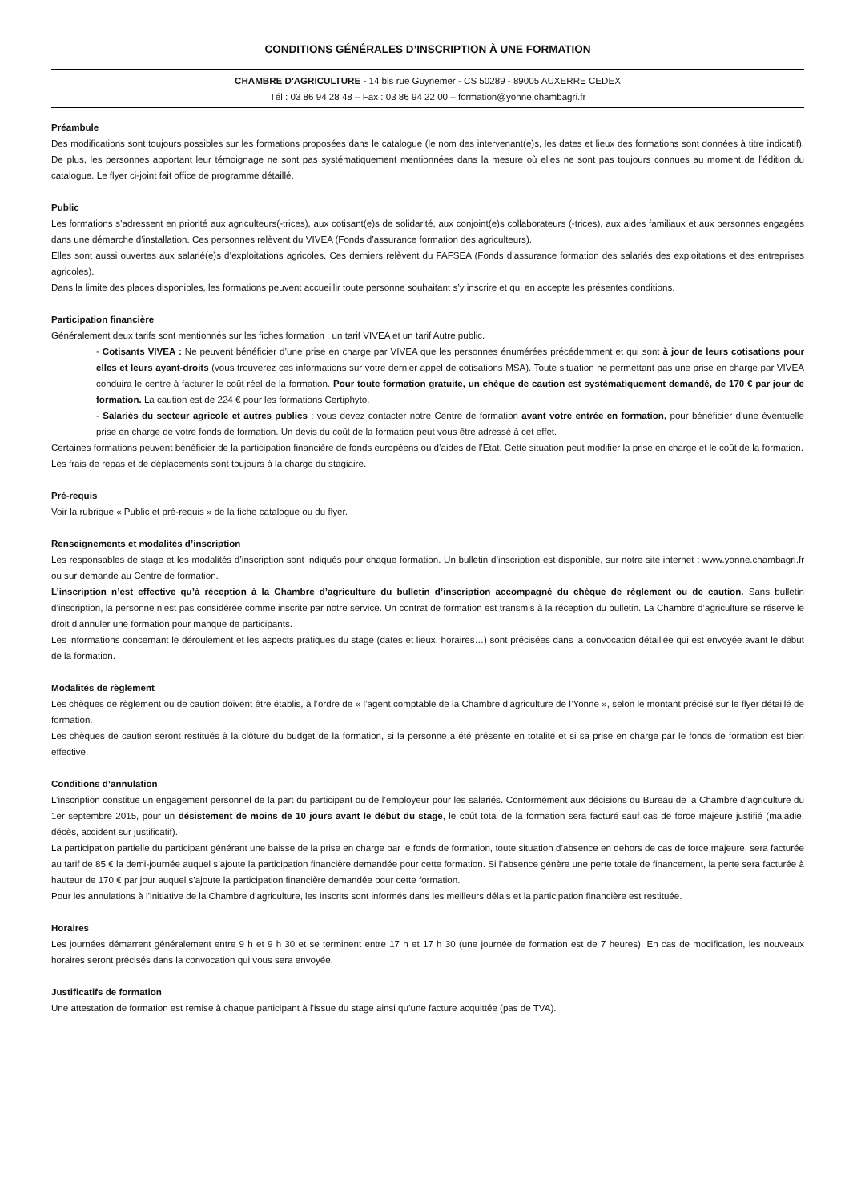CONDITIONS GÉNÉRALES D’INSCRIPTION À UNE FORMATION
CHAMBRE D'AGRICULTURE - 14 bis rue Guynemer - CS 50289 - 89005 AUXERRE CEDEX
Tél : 03 86 94 28 48 – Fax : 03 86 94 22 00 – formation@yonne.chambagri.fr
Préambule
Des modifications sont toujours possibles sur les formations proposées dans le catalogue (le nom des intervenant(e)s, les dates et lieux des formations sont données à titre indicatif). De plus, les personnes apportant leur témoignage ne sont pas systématiquement mentionnées dans la mesure où elles ne sont pas toujours connues au moment de l’édition du catalogue. Le flyer ci-joint fait office de programme détaillé.
Public
Les formations s’adressent en priorité aux agriculteurs(-trices), aux cotisant(e)s de solidarité, aux conjoint(e)s collaborateurs (-trices), aux aides familiaux et aux personnes engagées dans une démarche d’installation. Ces personnes relèvent du VIVEA (Fonds d’assurance formation des agriculteurs).
Elles sont aussi ouvertes aux salarié(e)s d’exploitations agricoles. Ces derniers relèvent du FAFSEA (Fonds d’assurance formation des salariés des exploitations et des entreprises agricoles).
Dans la limite des places disponibles, les formations peuvent accueillir toute personne souhaitant s’y inscrire et qui en accepte les présentes conditions.
Participation financière
Généralement deux tarifs sont mentionnés sur les fiches formation : un tarif VIVEA et un tarif Autre public.
- Cotisants VIVEA : Ne peuvent bénéficier d’une prise en charge par VIVEA que les personnes énumérées précédemment et qui sont à jour de leurs cotisations pour elles et leurs ayant-droits (vous trouverez ces informations sur votre dernier appel de cotisations MSA). Toute situation ne permettant pas une prise en charge par VIVEA conduira le centre à facturer le coût réel de la formation. Pour toute formation gratuite, un chèque de caution est systématiquement demandé, de 170 € par jour de formation. La caution est de 224 € pour les formations Certiphyto.
- Salariés du secteur agricole et autres publics : vous devez contacter notre Centre de formation avant votre entrée en formation, pour bénéficier d’une éventuelle prise en charge de votre fonds de formation. Un devis du coût de la formation peut vous être adressé à cet effet.
Certaines formations peuvent bénéficier de la participation financière de fonds européens ou d’aides de l’Etat. Cette situation peut modifier la prise en charge et le coût de la formation.
Les frais de repas et de déplacements sont toujours à la charge du stagiaire.
Pré-requis
Voir la rubrique « Public et pré-requis » de la fiche catalogue ou du flyer.
Renseignements et modalités d’inscription
Les responsables de stage et les modalités d’inscription sont indiqués pour chaque formation. Un bulletin d’inscription est disponible, sur notre site internet : www.yonne.chambagri.fr ou sur demande au Centre de formation.
L’inscription n’est effective qu’à réception à la Chambre d’agriculture du bulletin d’inscription accompagné du chèque de règlement ou de caution. Sans bulletin d’inscription, la personne n’est pas considérée comme inscrite par notre service. Un contrat de formation est transmis à la réception du bulletin. La Chambre d’agriculture se réserve le droit d’annuler une formation pour manque de participants.
Les informations concernant le déroulement et les aspects pratiques du stage (dates et lieux, horaires…) sont précisées dans la convocation détaillée qui est envoyée avant le début de la formation.
Modalités de règlement
Les chèques de règlement ou de caution doivent être établis, à l’ordre de « l’agent comptable de la Chambre d’agriculture de l’Yonne », selon le montant précisé sur le flyer détaillé de formation.
Les chèques de caution seront restitués à la clôture du budget de la formation, si la personne a été présente en totalité et si sa prise en charge par le fonds de formation est bien effective.
Conditions d’annulation
L’inscription constitue un engagement personnel de la part du participant ou de l’employeur pour les salariés. Conformément aux décisions du Bureau de la Chambre d’agriculture du 1er septembre 2015, pour un désistement de moins de 10 jours avant le début du stage, le coût total de la formation sera facturé sauf cas de force majeure justifié (maladie, décès, accident sur justificatif).
La participation partielle du participant générant une baisse de la prise en charge par le fonds de formation, toute situation d’absence en dehors de cas de force majeure, sera facturée au tarif de 85 € la demi-journée auquel s’ajoute la participation financière demandée pour cette formation. Si l’absence génère une perte totale de financement, la perte sera facturée à hauteur de 170 € par jour auquel s’ajoute la participation financière demandée pour cette formation.
Pour les annulations à l’initiative de la Chambre d’agriculture, les inscrits sont informés dans les meilleurs délais et la participation financière est restituée.
Horaires
Les journées démarrent généralement entre 9 h et 9 h 30 et se terminent entre 17 h et 17 h 30 (une journée de formation est de 7 heures). En cas de modification, les nouveaux horaires seront précisés dans la convocation qui vous sera envoyée.
Justificatifs de formation
Une attestation de formation est remise à chaque participant à l’issue du stage ainsi qu’une facture acquittée (pas de TVA).